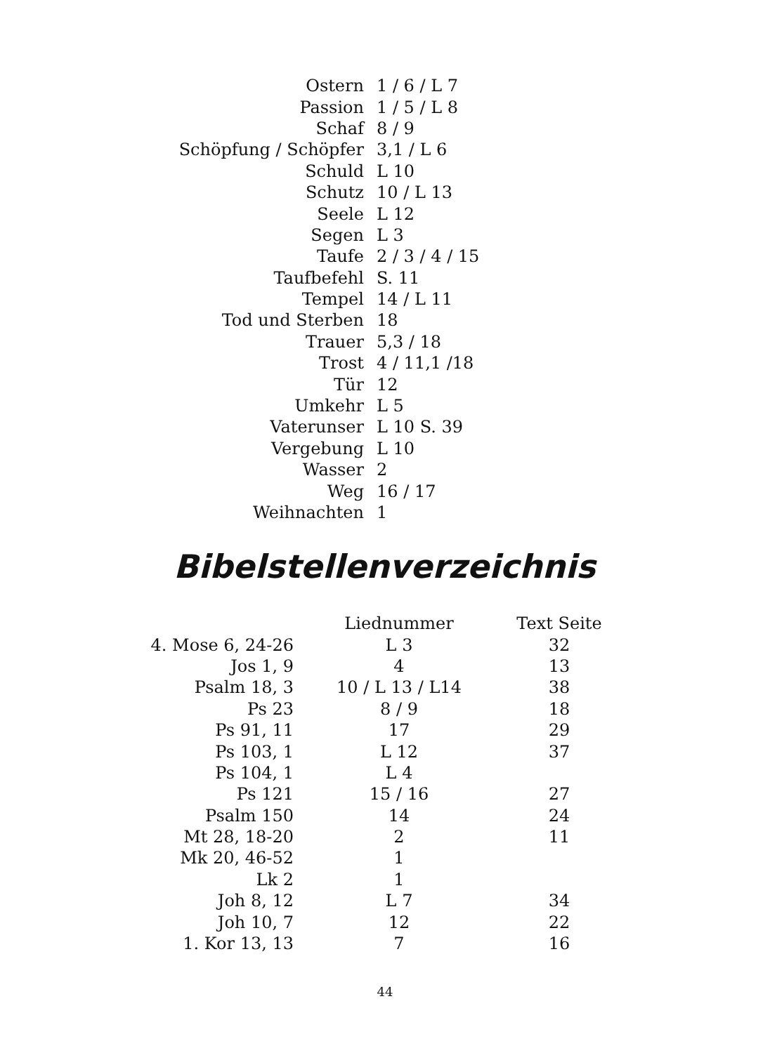| Ostern | 1 / 6 / L 7 |
| Passion | 1 / 5 / L 8 |
| Schaf | 8 / 9 |
| Schöpfung / Schöpfer | 3,1 / L 6 |
| Schuld | L 10 |
| Schutz | 10 / L 13 |
| Seele | L 12 |
| Segen | L 3 |
| Taufe | 2 / 3 / 4 / 15 |
| Taufbefehl | S. 11 |
| Tempel | 14 / L 11 |
| Tod und Sterben | 18 |
| Trauer | 5,3 / 18 |
| Trost | 4 / 11,1 /18 |
| Tür | 12 |
| Umkehr | L 5 |
| Vaterunser | L 10 S. 39 |
| Vergebung | L 10 |
| Wasser | 2 |
| Weg | 16 / 17 |
| Weihnachten | 1 |
Bibelstellenverzeichnis
| | Liednummer | Text Seite |
| --- | --- | --- |
| 4. Mose 6, 24-26 | L 3 | 32 |
| Jos 1, 9 | 4 | 13 |
| Psalm 18, 3 | 10 / L 13 / L14 | 38 |
| Ps 23 | 8 / 9 | 18 |
| Ps 91, 11 | 17 | 29 |
| Ps 103, 1 | L 12 | 37 |
| Ps 104, 1 | L 4 | |
| Ps 121 | 15 / 16 | 27 |
| Psalm 150 | 14 | 24 |
| Mt 28, 18-20 | 2 | 11 |
| Mk 20, 46-52 | 1 | |
| Lk 2 | 1 | |
| Joh 8, 12 | L 7 | 34 |
| Joh 10, 7 | 12 | 22 |
| 1. Kor 13, 13 | 7 | 16 |
44